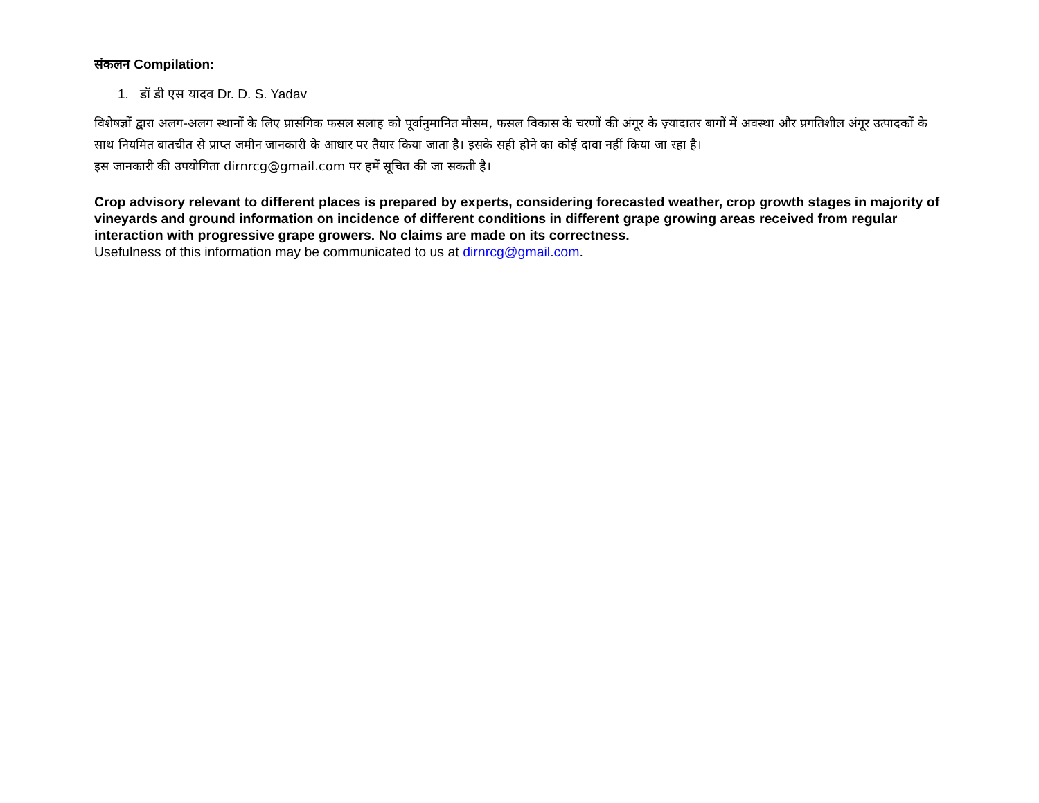संकलन Compilation:
1. डॉ डी एस यादव Dr. D. S. Yadav
विशेषज्ञों द्वारा अलग-अलग स्थानों के लिए प्रासंगिक फसल सलाह को पूर्वानुमानित मौसम, फसल विकास के चरणों की अंगूर के ज़्यादातर बागों में अवस्था और प्रगतिशील अंगूर उत्पादकों के साथ नियमित बातचीत से प्राप्त जमीन जानकारी के आधार पर तैयार किया जाता है। इसके सही होने का कोई दावा नहीं किया जा रहा है।
इस जानकारी की उपयोगिता dirnrcg@gmail.com पर हमें सूचित की जा सकती है।
Crop advisory relevant to different places is prepared by experts, considering forecasted weather, crop growth stages in majority of vineyards and ground information on incidence of different conditions in different grape growing areas received from regular interaction with progressive grape growers. No claims are made on its correctness.
Usefulness of this information may be communicated to us at dirnrcg@gmail.com.